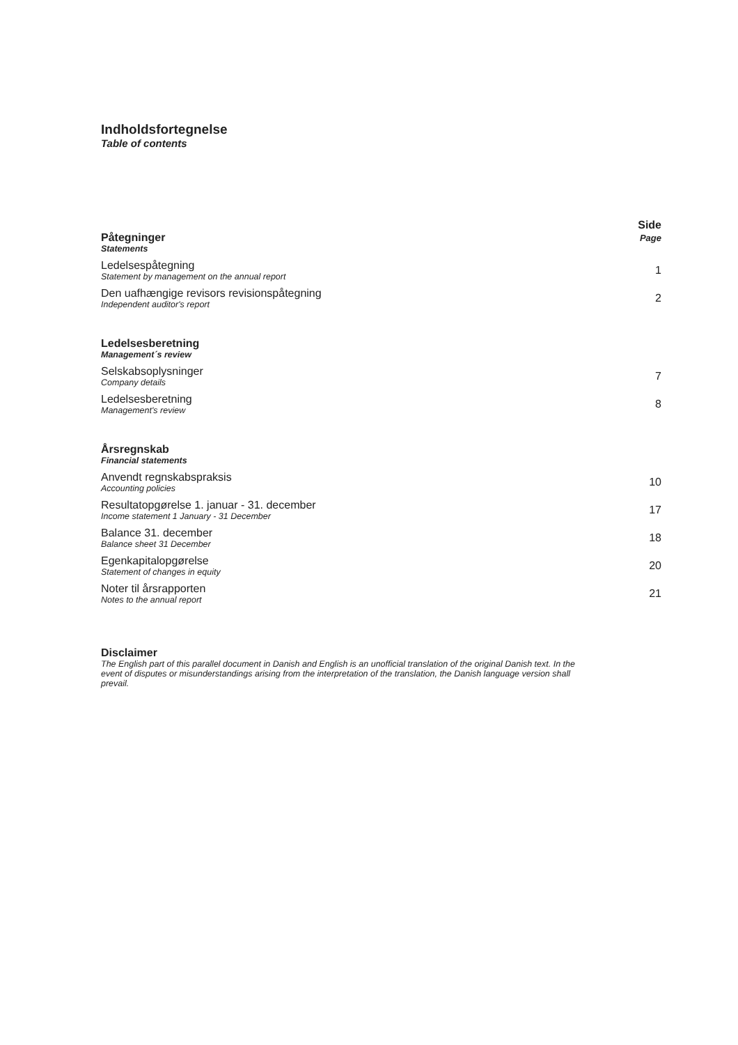Indholdsfortegnelse
Table of contents
Side
Page
Påtegninger
Statements
Ledelsespåtegning
Statement by management on the annual report
1
Den uafhængige revisors revisionspåtegning
Independent auditor's report
2
Ledelsesberetning
Management´s review
Selskabsoplysninger
Company details
7
Ledelsesberetning
Management's review
8
Årsregnskab
Financial statements
Anvendt regnskabspraksis
Accounting policies
10
Resultatopgørelse 1. januar - 31. december
Income statement 1 January - 31 December
17
Balance 31. december
Balance sheet 31 December
18
Egenkapitalopgørelse
Statement of changes in equity
20
Noter til årsrapporten
Notes to the annual report
21
Disclaimer
The English part of this parallel document in Danish and English is an unofficial translation of the original Danish text. In the event of disputes or misunderstandings arising from the interpretation of the translation, the Danish language version shall prevail.